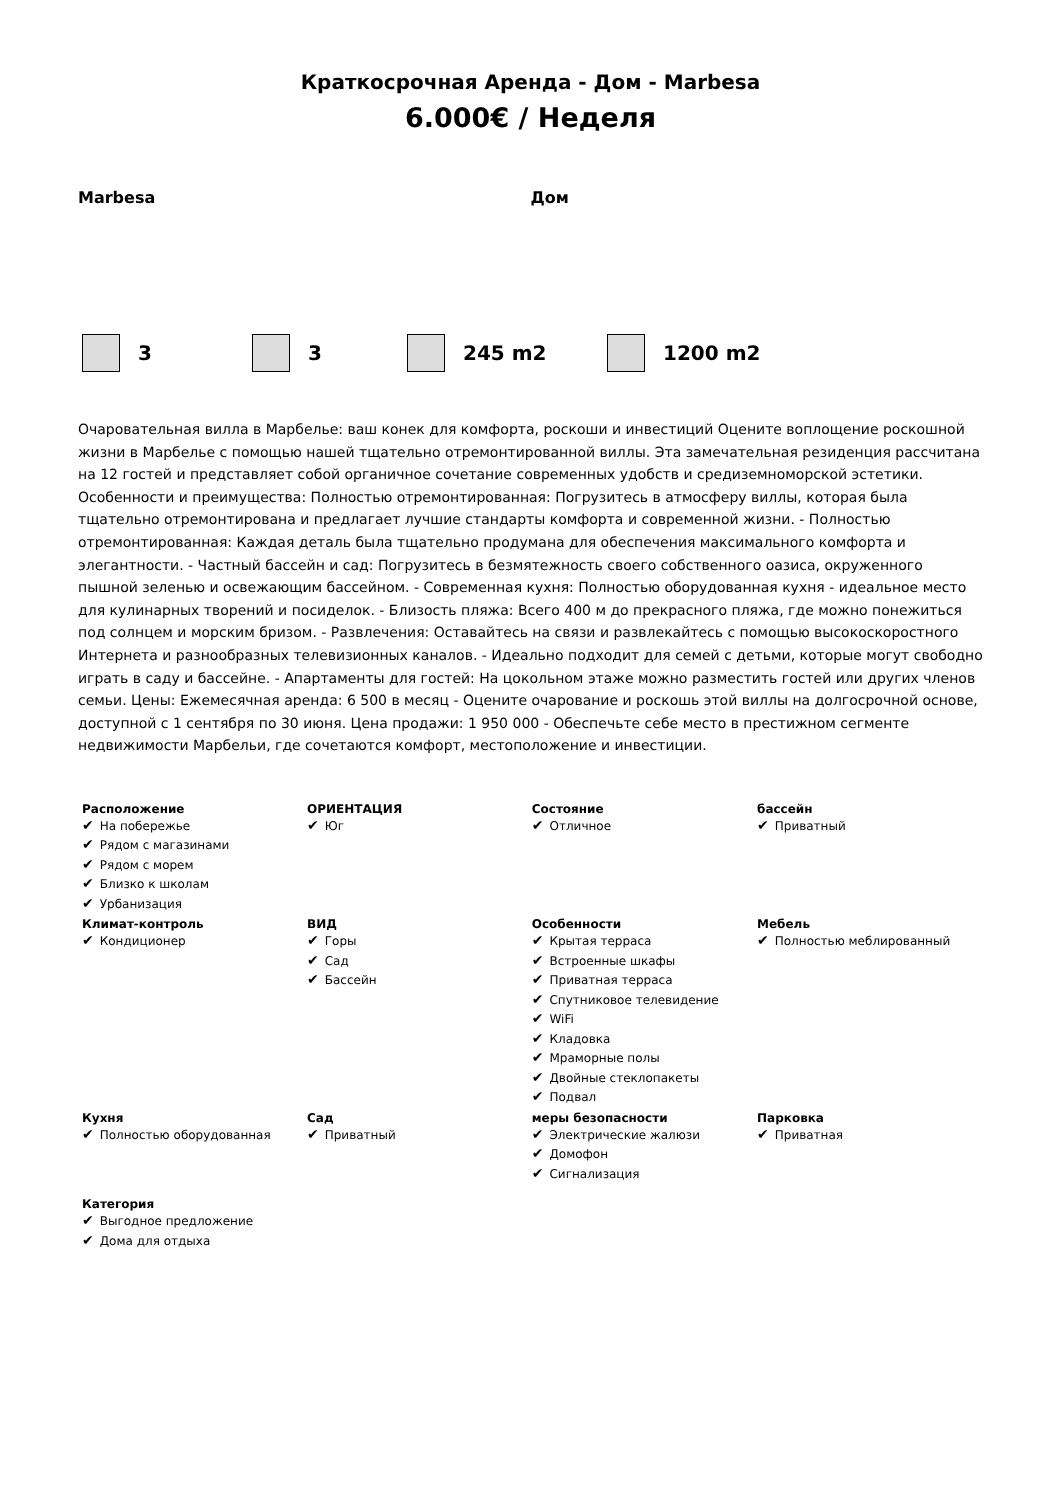Краткосрочная Аренда - Дом - Marbesa
6.000€ / Неделя
Marbesa Дом
3 3 245 m2 1200 m2
Очаровательная вилла в Марбелье: ваш конек для комфорта, роскоши и инвестиций Оцените воплощение роскошной жизни в Марбелье с помощью нашей тщательно отремонтированной виллы. Эта замечательная резиденция рассчитана на 12 гостей и представляет собой органичное сочетание современных удобств и средиземноморской эстетики. Особенности и преимущества: Полностью отремонтированная: Погрузитесь в атмосферу виллы, которая была тщательно отремонтирована и предлагает лучшие стандарты комфорта и современной жизни. - Полностью отремонтированная: Каждая деталь была тщательно продумана для обеспечения максимального комфорта и элегантности. - Частный бассейн и сад: Погрузитесь в безмятежность своего собственного оазиса, окруженного пышной зеленью и освежающим бассейном. - Современная кухня: Полностью оборудованная кухня - идеальное место для кулинарных творений и посиделок. - Близость пляжа: Всего 400 м до прекрасного пляжа, где можно понежиться под солнцем и морским бризом. - Развлечения: Оставайтесь на связи и развлекайтесь с помощью высокоскоростного Интернета и разнообразных телевизионных каналов. - Идеально подходит для семей с детьми, которые могут свободно играть в саду и бассейне. - Апартаменты для гостей: На цокольном этаже можно разместить гостей или других членов семьи. Цены: Ежемесячная аренда: 6 500 в месяц - Оцените очарование и роскошь этой виллы на долгосрочной основе, доступной с 1 сентября по 30 июня. Цена продажи: 1 950 000 - Обеспечьте себе место в престижном сегменте недвижимости Марбельи, где сочетаются комфорт, местоположение и инвестиции.
| Расположение ✔ На побережье ✔ Рядом с магазинами ✔ Рядом с морем ✔ Близко к школам ✔ Урбанизация | ОРИЕНТАЦИЯ ✔ Юг | Состояние ✔ Отличное | бассейн ✔ Приватный |
| Климат-контроль ✔ Кондиционер | ВИД ✔ Горы ✔ Сад ✔ Бассейн | Особенности ✔ Крытая терраса ✔ Встроенные шкафы ✔ Приватная терраса ✔ Спутниковое телевидение ✔ WiFi ✔ Кладовка ✔ Мраморные полы ✔ Двойные стеклопакеты ✔ Подвал | Мебель ✔ Полностью меблированный |
| Кухня ✔ Полностью оборудованная | Сад ✔ Приватный | меры безопасности ✔ Электрические жалюзи ✔ Домофон ✔ Сигнализация | Парковка ✔ Приватная |
| Категория ✔ Выгодное предложение ✔ Дома для отдыха | | | |